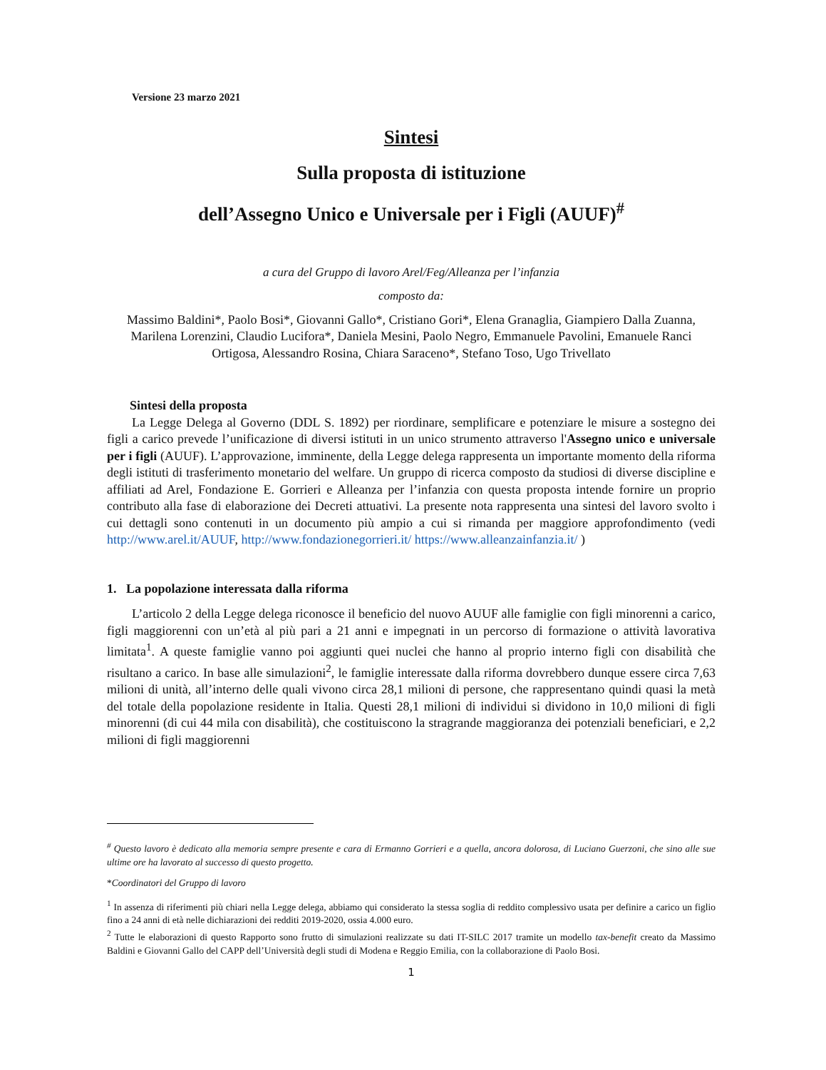Versione 23 marzo 2021
Sintesi
Sulla proposta di istituzione
dell’Assegno Unico e Universale per i Figli (AUUF)<sup>#</sup>
a cura del Gruppo di lavoro Arel/Feg/Alleanza per l’infanzia
composto da:
Massimo Baldini*, Paolo Bosi*, Giovanni Gallo*, Cristiano Gori*, Elena Granaglia, Giampiero Dalla Zuanna, Marilena Lorenzini, Claudio Lucifora*, Daniela Mesini, Paolo Negro, Emmanuele Pavolini, Emanuele Ranci Ortigosa, Alessandro Rosina, Chiara Saraceno*, Stefano Toso, Ugo Trivellato
Sintesi della proposta
La Legge Delega al Governo (DDL S. 1892) per riordinare, semplificare e potenziare le misure a sostegno dei figli a carico prevede l’unificazione di diversi istituti in un unico strumento attraverso l'Assegno unico e universale per i figli (AUUF). L’approvazione, imminente, della Legge delega rappresenta un importante momento della riforma degli istituti di trasferimento monetario del welfare. Un gruppo di ricerca composto da studiosi di diverse discipline e affiliati ad Arel, Fondazione E. Gorrieri e Alleanza per l’infanzia con questa proposta intende fornire un proprio contributo alla fase di elaborazione dei Decreti attuativi. La presente nota rappresenta una sintesi del lavoro svolto i cui dettagli sono contenuti in un documento più ampio a cui si rimanda per maggiore approfondimento (vedi http://www.arel.it/AUUF, http://www.fondazionegorrieri.it/ https://www.alleanzainfanzia.it/ )
1. La popolazione interessata dalla riforma
L’articolo 2 della Legge delega riconosce il beneficio del nuovo AUUF alle famiglie con figli minorenni a carico, figli maggiorenni con un’età al più pari a 21 anni e impegnati in un percorso di formazione o attività lavorativa limitata<sup>1</sup>. A queste famiglie vanno poi aggiunti quei nuclei che hanno al proprio interno figli con disabilità che risultano a carico. In base alle simulazioni<sup>2</sup>, le famiglie interessate dalla riforma dovrebbero dunque essere circa 7,63 milioni di unità, all’interno delle quali vivono circa 28,1 milioni di persone, che rappresentano quindi quasi la metà del totale della popolazione residente in Italia. Questi 28,1 milioni di individui si dividono in 10,0 milioni di figli minorenni (di cui 44 mila con disabilità), che costituiscono la stragrande maggioranza dei potenziali beneficiari, e 2,2 milioni di figli maggiorenni
<sup>#</sup> Questo lavoro è dedicato alla memoria sempre presente e cara di Ermanno Gorrieri e a quella, ancora dolorosa, di Luciano Guerzoni, che sino alle sue ultime ore ha lavorato al successo di questo progetto.
*Coordinatori del Gruppo di lavoro
<sup>1</sup> In assenza di riferimenti più chiari nella Legge delega, abbiamo qui considerato la stessa soglia di reddito complessivo usata per definire a carico un figlio fino a 24 anni di età nelle dichiarazioni dei redditi 2019-2020, ossia 4.000 euro.
<sup>2</sup> Tutte le elaborazioni di questo Rapporto sono frutto di simulazioni realizzate su dati IT-SILC 2017 tramite un modello tax-benefit creato da Massimo Baldini e Giovanni Gallo del CAPP dell’Università degli studi di Modena e Reggio Emilia, con la collaborazione di Paolo Bosi.
1